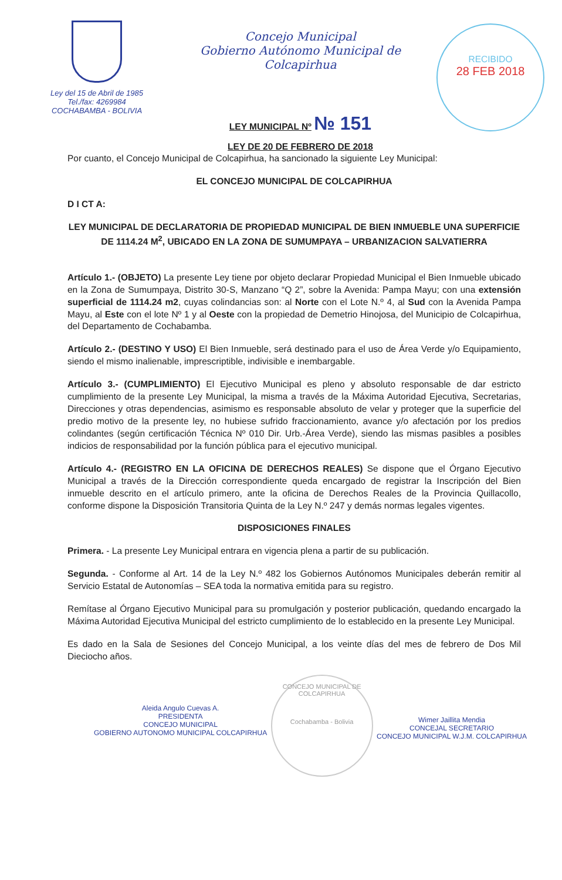Ley del 15 de Abril de 1985
Tel./fax: 4269984
COCHABAMBA - BOLIVIA
Concejo Municipal
Gobierno Autónomo Municipal de Colcapirhua
LEY MUNICIPAL Nº № 151
LEY DE 20 DE FEBRERO DE 2018
RECIBIDO
28 FEB 2018
Por cuanto, el Concejo Municipal de Colcapirhua, ha sancionado la siguiente Ley Municipal:
EL CONCEJO MUNICIPAL DE COLCAPIRHUA
D I CT A:
LEY MUNICIPAL DE DECLARATORIA DE PROPIEDAD MUNICIPAL DE BIEN INMUEBLE UNA SUPERFICIE DE 1114.24 M<sup>2</sup>, UBICADO EN LA ZONA DE SUMUMPAYA – URBANIZACION SALVATIERRA
Artículo 1.- (OBJETO) La presente Ley tiene por objeto declarar Propiedad Municipal el Bien Inmueble ubicado en la Zona de Sumumpaya, Distrito 30-S, Manzano “Q 2”, sobre la Avenida: Pampa Mayu; con una extensión superficial de 1114.24 m2, cuyas colindancias son: al Norte con el Lote N.º 4, al Sud con la Avenida Pampa Mayu, al Este con el lote Nº 1 y al Oeste con la propiedad de Demetrio Hinojosa, del Municipio de Colcapirhua, del Departamento de Cochabamba.
Artículo 2.- (DESTINO Y USO) El Bien Inmueble, será destinado para el uso de Área Verde y/o Equipamiento, siendo el mismo inalienable, imprescriptible, indivisible e inembargable.
Artículo 3.- (CUMPLIMIENTO) El Ejecutivo Municipal es pleno y absoluto responsable de dar estricto cumplimiento de la presente Ley Municipal, la misma a través de la Máxima Autoridad Ejecutiva, Secretarias, Direcciones y otras dependencias, asimismo es responsable absoluto de velar y proteger que la superficie del predio motivo de la presente ley, no hubiese sufrido fraccionamiento, avance y/o afectación por los predios colindantes (según certificación Técnica Nº 010 Dir. Urb.-Área Verde), siendo las mismas pasibles a posibles indicios de responsabilidad por la función pública para el ejecutivo municipal.
Artículo 4.- (REGISTRO EN LA OFICINA DE DERECHOS REALES) Se dispone que el Órgano Ejecutivo Municipal a través de la Dirección correspondiente queda encargado de registrar la Inscripción del Bien inmueble descrito en el artículo primero, ante la oficina de Derechos Reales de la Provincia Quillacollo, conforme dispone la Disposición Transitoria Quinta de la Ley N.º 247 y demás normas legales vigentes.
DISPOSICIONES FINALES
Primera. - La presente Ley Municipal entrara en vigencia plena a partir de su publicación.
Segunda. - Conforme al Art. 14 de la Ley N.º 482 los Gobiernos Autónomos Municipales deberán remitir al Servicio Estatal de Autonomías – SEA toda la normativa emitida para su registro.
Remítase al Órgano Ejecutivo Municipal para su promulgación y posterior publicación, quedando encargado la Máxima Autoridad Ejecutiva Municipal del estricto cumplimiento de lo establecido en la presente Ley Municipal.
Es dado en la Sala de Sesiones del Concejo Municipal, a los veinte días del mes de febrero de Dos Mil Dieciocho años.
Aleida Angulo Cuevas A.
PRESIDENTA
CONCEJO MUNICIPAL
GOBIERNO AUTONOMO MUNICIPAL COLCAPIRHUA
CONCEJO MUNICIPAL DE COLCAPIRHUA
Cochabamba - Bolivia
Wimer Jaillita Mendia
CONCEJAL SECRETARIO
CONCEJO MUNICIPAL W.J.M. COLCAPIRHUA